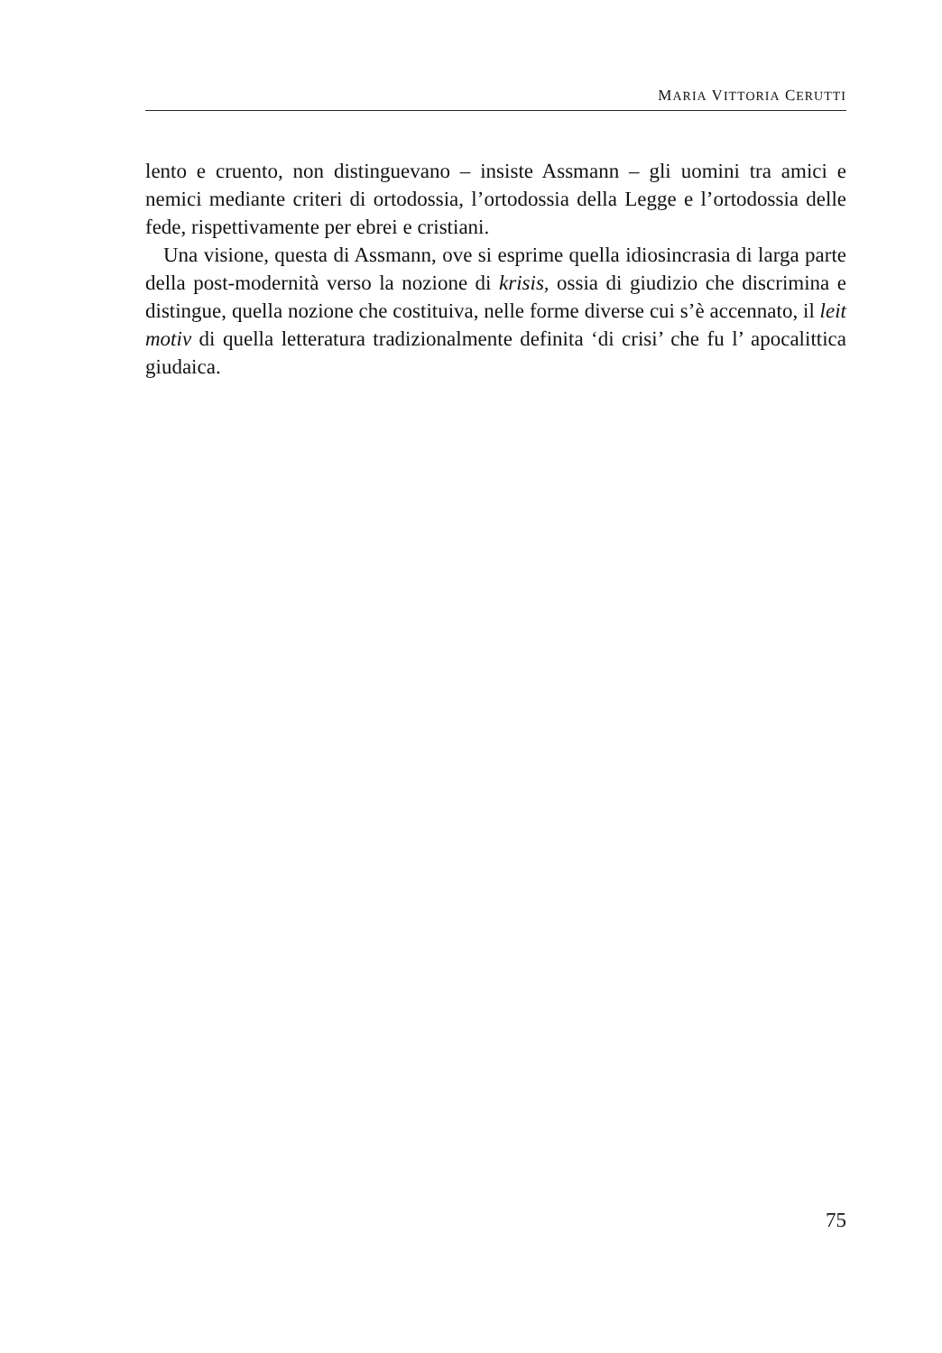MARIA VITTORIA CERUTTI
lento e cruento, non distinguevano – insiste Assmann – gli uomini tra amici e nemici mediante criteri di ortodossia, l’ortodossia della Legge e l’ortodossia delle fede, rispettivamente per ebrei e cristiani.
Una visione, questa di Assmann, ove si esprime quella idiosincrasia di larga parte della post-modernità verso la nozione di krisis, ossia di giudizio che discrimina e distingue, quella nozione che costituiva, nelle forme diverse cui s’è accennato, il leit motiv di quella letteratura tradizionalmente definita ‘di crisi’ che fu l’ apocalittica giudaica.
75